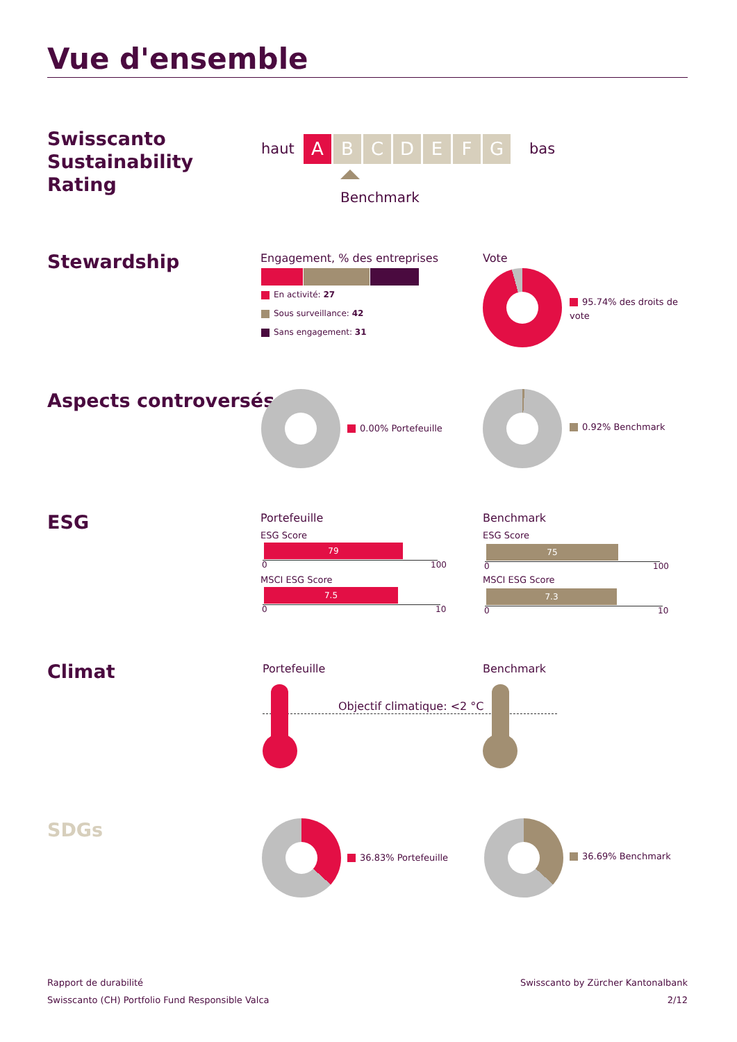Vue d'ensemble
Swisscanto
Sustainability
Rating
haut
A B C D E F G bas
Benchmark
Stewardship Engagement, % des entreprises
En activité: 27
Sous surveillance: 42
Sans engagement: 31
Vote
95.74% des droits de vote
Aspects controversés
0.00% Portefeuille 0.92% Benchmark
ESG Portefeuille
ESG Score
79
0 100
MSCI ESG Score
7.5
0 10
Benchmark
ESG Score
75
0 100
MSCI ESG Score
7.3
0 10
Climat Portefeuille Benchmark
Objectif climatique: <2 °C
SDGs
36.83% Portefeuille 36.69% Benchmark
Rapport de durabilité
Swisscanto (CH) Portfolio Fund Responsible Valca
Swisscanto by Zürcher Kantonalbank
2/12